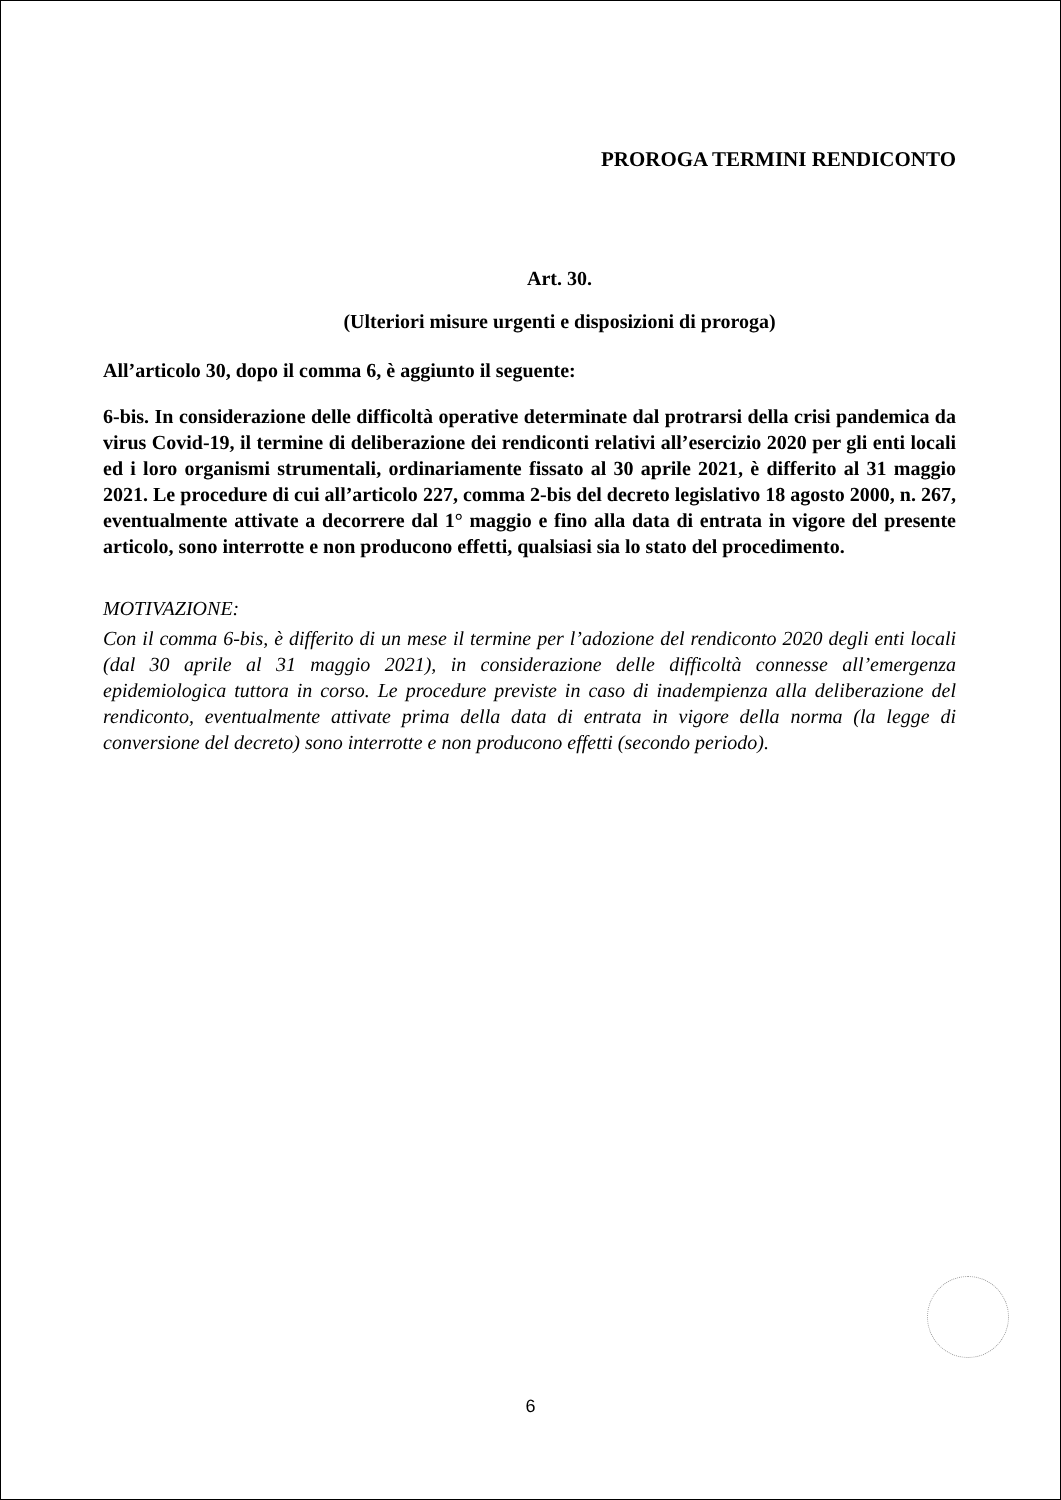PROROGA TERMINI RENDICONTO
Art. 30.
(Ulteriori misure urgenti e disposizioni di proroga)
All’articolo 30, dopo il comma 6, è aggiunto il seguente:
6-bis. In considerazione delle difficoltà operative determinate dal protrarsi della crisi pandemica da virus Covid-19, il termine di deliberazione dei rendiconti relativi all’esercizio 2020 per gli enti locali ed i loro organismi strumentali, ordinariamente fissato al 30 aprile 2021, è differito al 31 maggio 2021. Le procedure di cui all’articolo 227, comma 2-bis del decreto legislativo 18 agosto 2000, n. 267, eventualmente attivate a decorrere dal 1° maggio e fino alla data di entrata in vigore del presente articolo, sono interrotte e non producono effetti, qualsiasi sia lo stato del procedimento.
MOTIVAZIONE:
Con il comma 6-bis, è differito di un mese il termine per l’adozione del rendiconto 2020 degli enti locali (dal 30 aprile al 31 maggio 2021), in considerazione delle difficoltà connesse all’emergenza epidemiologica tuttora in corso. Le procedure previste in caso di inadempienza alla deliberazione del rendiconto, eventualmente attivate prima della data di entrata in vigore della norma (la legge di conversione del decreto) sono interrotte e non producono effetti (secondo periodo).
6